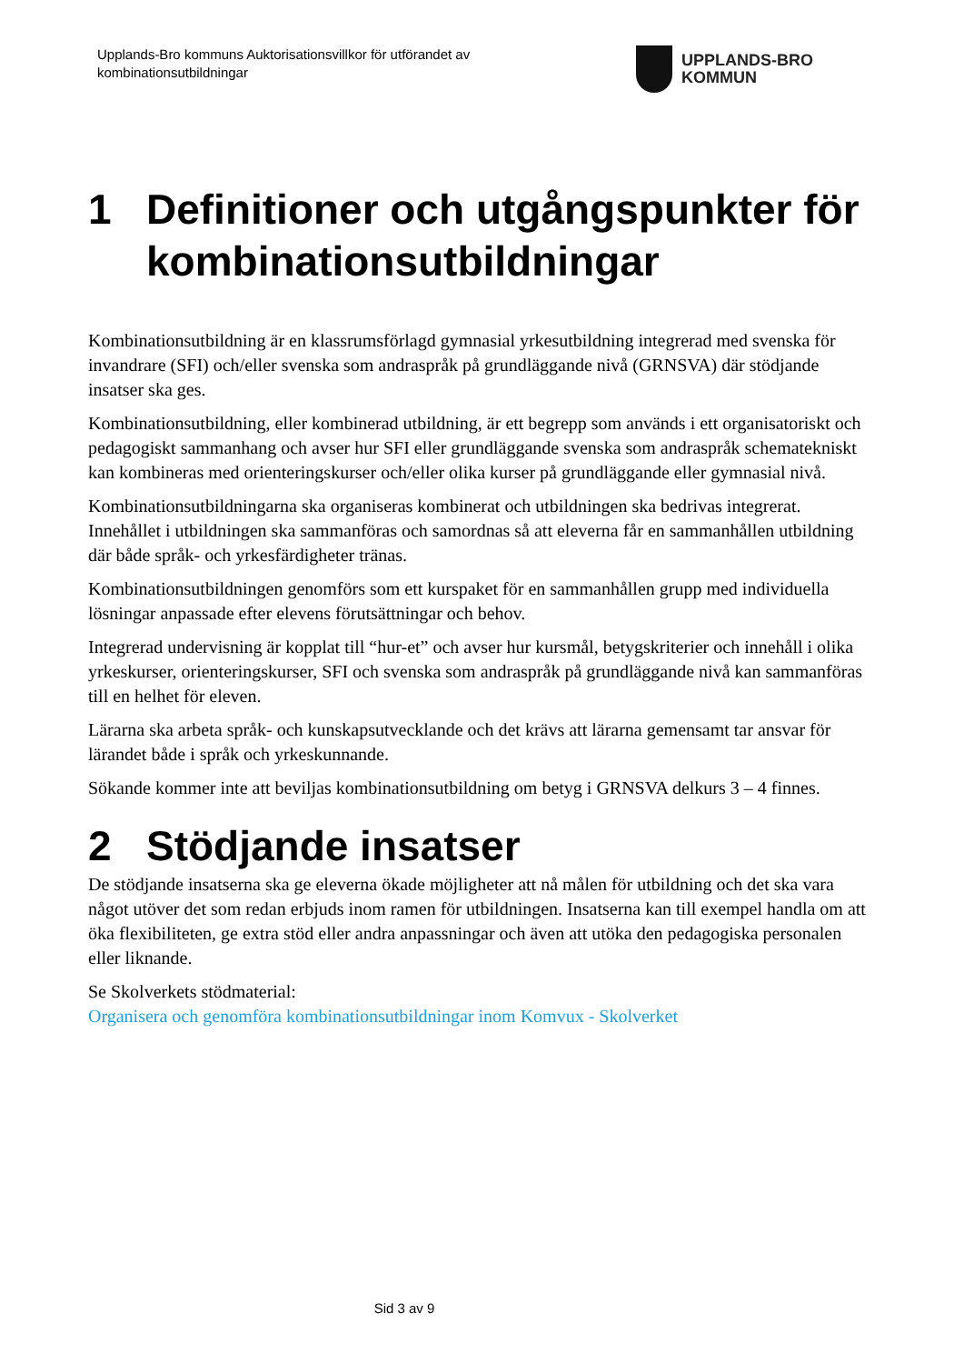Upplands-Bro kommuns Auktorisationsvillkor för utförandet av
kombinationsutbildningar
UPPLANDS-BRO
KOMMUN
1 Definitioner och utgångspunkter för kombinationsutbildningar
Kombinationsutbildning är en klassrumsförlagd gymnasial yrkesutbildning integrerad med svenska för invandrare (SFI) och/eller svenska som andraspråk på grundläggande nivå (GRNSVA) där stödjande insatser ska ges.
Kombinationsutbildning, eller kombinerad utbildning, är ett begrepp som används i ett organisatoriskt och pedagogiskt sammanhang och avser hur SFI eller grundläggande svenska som andraspråk schematekniskt kan kombineras med orienteringskurser och/eller olika kurser på grundläggande eller gymnasial nivå.
Kombinationsutbildningarna ska organiseras kombinerat och utbildningen ska bedrivas integrerat. Innehållet i utbildningen ska sammanföras och samordnas så att eleverna får en sammanhållen utbildning där både språk- och yrkesfärdigheter tränas.
Kombinationsutbildningen genomförs som ett kurspaket för en sammanhållen grupp med individuella lösningar anpassade efter elevens förutsättningar och behov.
Integrerad undervisning är kopplat till “hur-et” och avser hur kursmål, betygskriterier och innehåll i olika yrkeskurser, orienteringskurser, SFI och svenska som andraspråk på grundläggande nivå kan sammanföras till en helhet för eleven.
Lärarna ska arbeta språk- och kunskapsutvecklande och det krävs att lärarna gemensamt tar ansvar för lärandet både i språk och yrkeskunnande.
Sökande kommer inte att beviljas kombinationsutbildning om betyg i GRNSVA delkurs 3 – 4 finnes.
2 Stödjande insatser
De stödjande insatserna ska ge eleverna ökade möjligheter att nå målen för utbildning och det ska vara något utöver det som redan erbjuds inom ramen för utbildningen. Insatserna kan till exempel handla om att öka flexibiliteten, ge extra stöd eller andra anpassningar och även att utöka den pedagogiska personalen eller liknande.
Se Skolverkets stödmaterial:
Organisera och genomföra kombinationsutbildningar inom Komvux - Skolverket
Sid 3 av 9